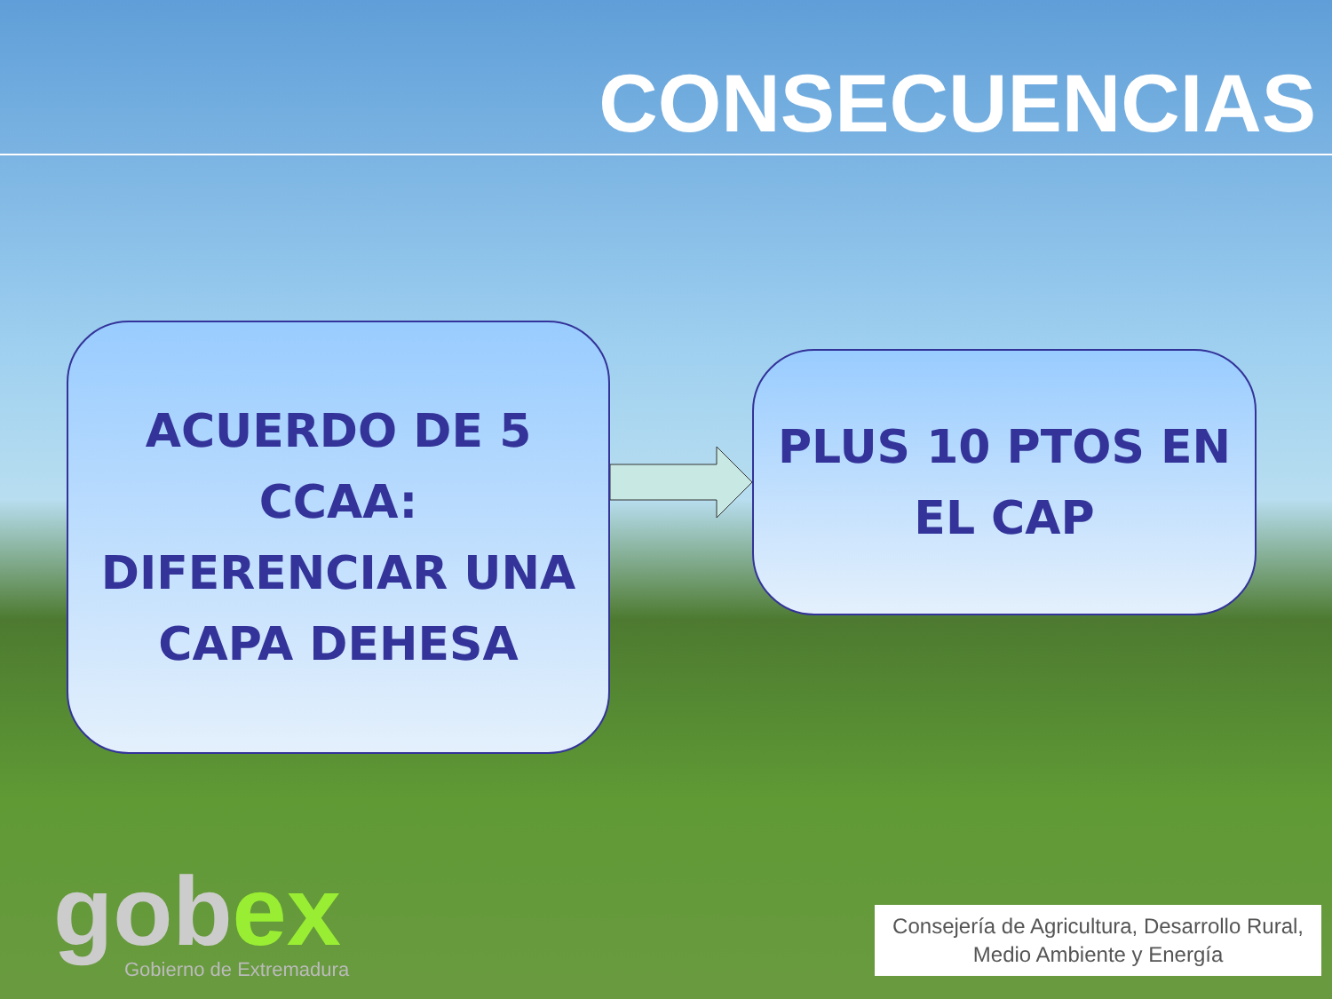CONSECUENCIAS
ACUERDO DE 5
CCAA:
DIFERENCIAR UNA
CAPA DEHESA
PLUS 10 PTOS EN
EL CAP
gobex
Gobierno de Extremadura
Consejería de Agricultura, Desarrollo Rural,
Medio Ambiente y Energía